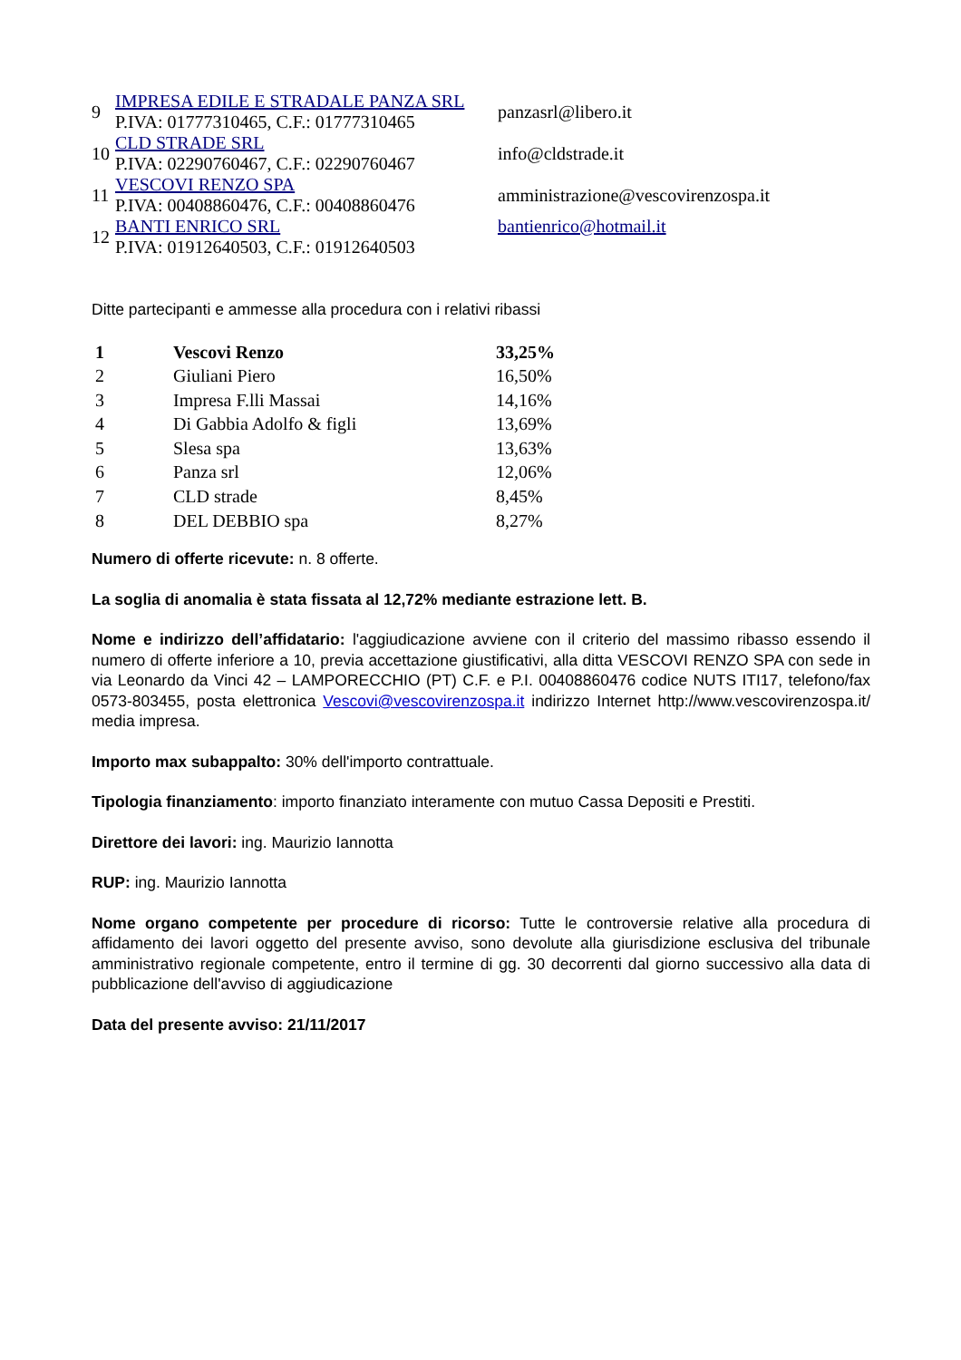| 9 | IMPRESA EDILE E STRADALE PANZA SRL P.IVA: 01777310465, C.F.: 01777310465 | panzasrl@libero.it |
| 10 | CLD STRADE SRL P.IVA: 02290760467, C.F.: 02290760467 | info@cldstrade.it |
| 11 | VESCOVI RENZO SPA P.IVA: 00408860476, C.F.: 00408860476 | amministrazione@vescovirenzospa.it |
| 12 | BANTI ENRICO SRL P.IVA: 01912640503, C.F.: 01912640503 | bantienrico@hotmail.it |
Ditte partecipanti e ammesse alla procedura con i relativi ribassi
| 1 | Vescovi Renzo | 33,25% |
| 2 | Giuliani Piero | 16,50% |
| 3 | Impresa F.lli Massai | 14,16% |
| 4 | Di Gabbia Adolfo & figli | 13,69% |
| 5 | Slesa spa | 13,63% |
| 6 | Panza srl | 12,06% |
| 7 | CLD strade | 8,45% |
| 8 | DEL DEBBIO spa | 8,27% |
Numero di offerte ricevute: n. 8 offerte.
La soglia di anomalia è stata fissata al 12,72% mediante estrazione lett. B.
Nome e indirizzo dell’affidatario: l'aggiudicazione avviene con il criterio del massimo ribasso essendo il numero di offerte inferiore a 10, previa accettazione giustificativi, alla ditta VESCOVI RENZO SPA con sede in via Leonardo da Vinci 42 – LAMPORECCHIO (PT) C.F. e P.I. 00408860476 codice NUTS ITI17, telefono/fax 0573-803455, posta elettronica Vescovi@vescovirenzospa.it indirizzo Internet http://www.vescovirenzospa.it/ media impresa.
Importo max subappalto: 30% dell'importo contrattuale.
Tipologia finanziamento: importo finanziato interamente con mutuo Cassa Depositi e Prestiti.
Direttore dei lavori: ing. Maurizio Iannotta
RUP: ing. Maurizio Iannotta
Nome organo competente per procedure di ricorso: Tutte le controversie relative alla procedura di affidamento dei lavori oggetto del presente avviso, sono devolute alla giurisdizione esclusiva del tribunale amministrativo regionale competente, entro il termine di gg. 30 decorrenti dal giorno successivo alla data di pubblicazione dell'avviso di aggiudicazione
Data del presente avviso: 21/11/2017